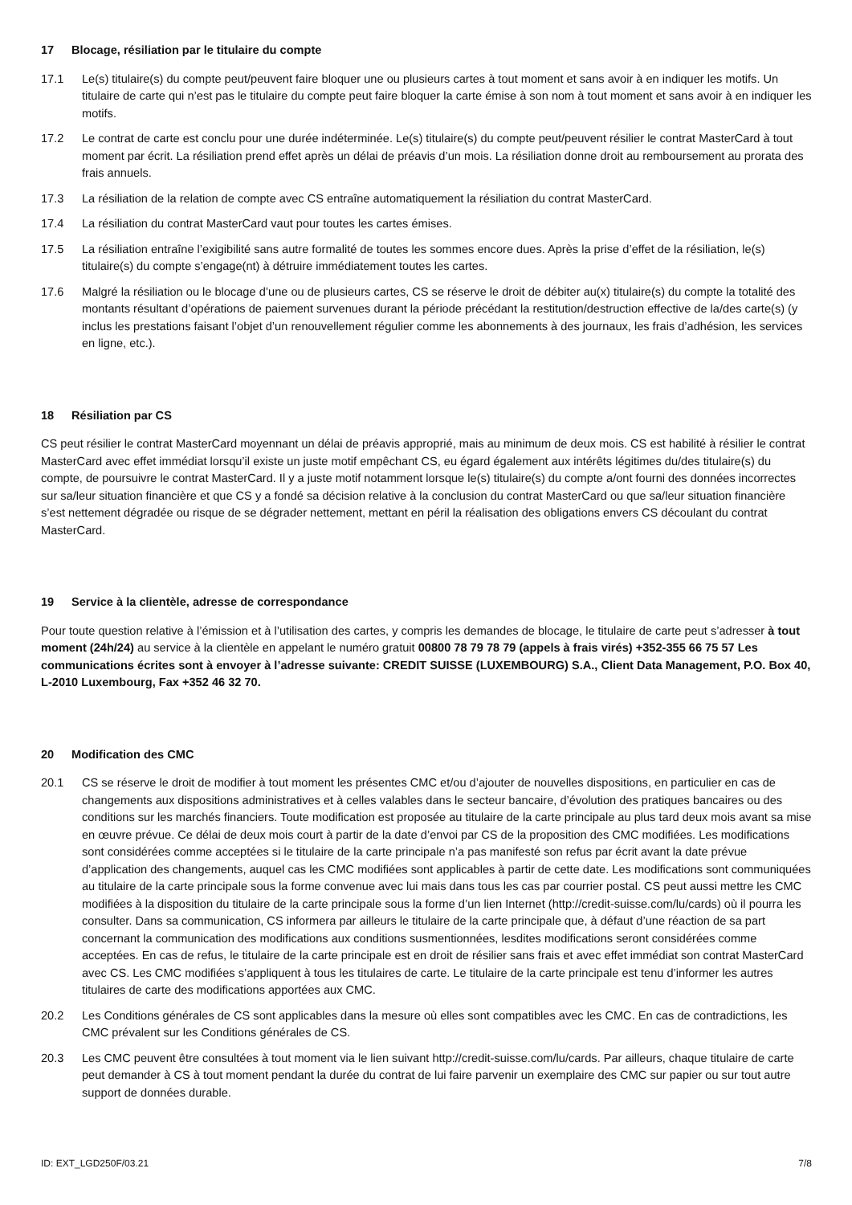17 Blocage, résiliation par le titulaire du compte
17.1 Le(s) titulaire(s) du compte peut/peuvent faire bloquer une ou plusieurs cartes à tout moment et sans avoir à en indiquer les motifs. Un titulaire de carte qui n’est pas le titulaire du compte peut faire bloquer la carte émise à son nom à tout moment et sans avoir à en indiquer les motifs.
17.2 Le contrat de carte est conclu pour une durée indéterminée. Le(s) titulaire(s) du compte peut/peuvent résilier le contrat MasterCard à tout moment par écrit. La résiliation prend effet après un délai de préavis d’un mois. La résiliation donne droit au remboursement au prorata des frais annuels.
17.3 La résiliation de la relation de compte avec CS entraîne automatiquement la résiliation du contrat MasterCard.
17.4 La résiliation du contrat MasterCard vaut pour toutes les cartes émises.
17.5 La résiliation entraîne l’exigibilité sans autre formalité de toutes les sommes encore dues. Après la prise d’effet de la résiliation, le(s) titulaire(s) du compte s’engage(nt) à détruire immédiatement toutes les cartes.
17.6 Malgré la résiliation ou le blocage d’une ou de plusieurs cartes, CS se réserve le droit de débiter au(x) titulaire(s) du compte la totalité des montants résultant d’opérations de paiement survenues durant la période précédant la restitution/destruction effective de la/des carte(s) (y inclus les prestations faisant l’objet d’un renouvellement régulier comme les abonnements à des journaux, les frais d’adhésion, les services en ligne, etc.).
18 Résiliation par CS
CS peut résilier le contrat MasterCard moyennant un délai de préavis approprié, mais au minimum de deux mois. CS est habilité à résilier le contrat MasterCard avec effet immédiat lorsqu’il existe un juste motif empêchant CS, eu égard également aux intérêts légitimes du/des titulaire(s) du compte, de poursuivre le contrat MasterCard. Il y a juste motif notamment lorsque le(s) titulaire(s) du compte a/ont fourni des données incorrectes sur sa/leur situation financière et que CS y a fondé sa décision relative à la conclusion du contrat MasterCard ou que sa/leur situation financière s’est nettement dégradée ou risque de se dégrader nettement, mettant en péril la réalisation des obligations envers CS découlant du contrat MasterCard.
19 Service à la clientèle, adresse de correspondance
Pour toute question relative à l’émission et à l’utilisation des cartes, y compris les demandes de blocage, le titulaire de carte peut s’adresser à tout moment (24h/24) au service à la clientèle en appelant le numéro gratuit 00800 78 79 78 79 (appels à frais virés) +352-355 66 75 57 Les communications écrites sont à envoyer à l’adresse suivante: CREDIT SUISSE (LUXEMBOURG) S.A., Client Data Management, P.O. Box 40, L-2010 Luxembourg, Fax +352 46 32 70.
20 Modification des CMC
20.1 CS se réserve le droit de modifier à tout moment les présentes CMC et/ou d’ajouter de nouvelles dispositions, en particulier en cas de changements aux dispositions administratives et à celles valables dans le secteur bancaire, d’évolution des pratiques bancaires ou des conditions sur les marchés financiers. Toute modification est proposée au titulaire de la carte principale au plus tard deux mois avant sa mise en œuvre prévue. Ce délai de deux mois court à partir de la date d’envoi par CS de la proposition des CMC modifiées. Les modifications sont considérées comme acceptées si le titulaire de la carte principale n’a pas manifesté son refus par écrit avant la date prévue d’application des changements, auquel cas les CMC modifiées sont applicables à partir de cette date. Les modifications sont communiquées au titulaire de la carte principale sous la forme convenue avec lui mais dans tous les cas par courrier postal. CS peut aussi mettre les CMC modifiées à la disposition du titulaire de la carte principale sous la forme d’un lien Internet (http://credit-suisse.com/lu/cards) où il pourra les consulter. Dans sa communication, CS informera par ailleurs le titulaire de la carte principale que, à défaut d’une réaction de sa part concernant la communication des modifications aux conditions susmentionnées, lesdites modifications seront considérées comme acceptées. En cas de refus, le titulaire de la carte principale est en droit de résilier sans frais et avec effet immédiat son contrat MasterCard avec CS. Les CMC modifiées s’appliquent à tous les titulaires de carte. Le titulaire de la carte principale est tenu d’informer les autres titulaires de carte des modifications apportées aux CMC.
20.2 Les Conditions générales de CS sont applicables dans la mesure où elles sont compatibles avec les CMC. En cas de contradictions, les CMC prévalent sur les Conditions générales de CS.
20.3 Les CMC peuvent être consultées à tout moment via le lien suivant http://credit-suisse.com/lu/cards. Par ailleurs, chaque titulaire de carte peut demander à CS à tout moment pendant la durée du contrat de lui faire parvenir un exemplaire des CMC sur papier ou sur tout autre support de données durable.
ID: EXT_LGD250F/03.21 7/8